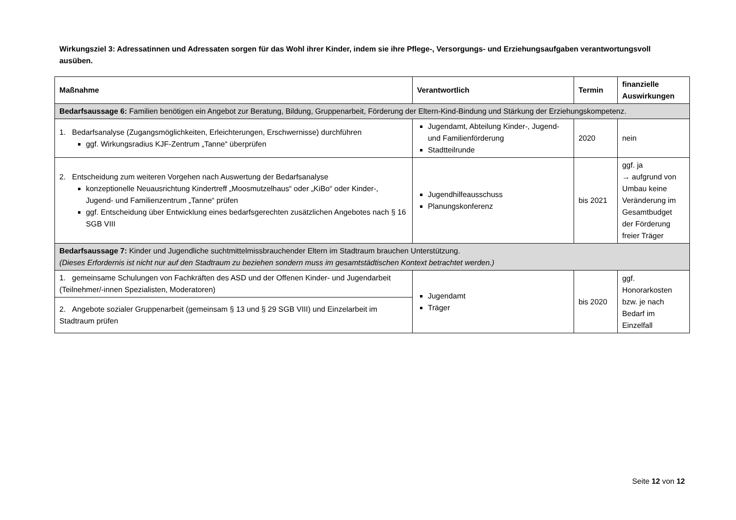Wirkungsziel 3: Adressatinnen und Adressaten sorgen für das Wohl ihrer Kinder, indem sie ihre Pflege-, Versorgungs- und Erziehungsaufgaben verantwortungsvoll ausüben.
| Maßnahme | Verantwortlich | Termin | finanzielle Auswirkungen |
| --- | --- | --- | --- |
| Bedarfsaussage 6: Familien benötigen ein Angebot zur Beratung, Bildung, Gruppenarbeit, Förderung der Eltern-Kind-Bindung und Stärkung der Erziehungskompetenz. | | | |
| 1. Bedarfsanalyse (Zugangsmöglichkeiten, Erleichterungen, Erschwernisse) durchführen ggf. Wirkungsradius KJF-Zentrum „Tanne“ überprüfen | Jugendamt, Abteilung Kinder-, Jugend- und Familienförderung Stadtteilrunde | 2020 | nein |
| 2. Entscheidung zum weiteren Vorgehen nach Auswertung der Bedarfsanalyse konzeptionelle Neuausrichtung Kindertreff „Moosmutzelhaus“ oder „KiBo“ oder Kinder-, Jugend- und Familienzentrum „Tanne“ prüfen ggf. Entscheidung über Entwicklung eines bedarfsgerechten zusätzlichen Angebotes nach § 16 SGB VIII | Jugendhilfeausschuss Planungskonferenz | bis 2021 | ggf. ja → aufgrund von Umbau keine Veränderung im Gesamtbudget der Förderung freier Träger |
| Bedarfsaussage 7: Kinder und Jugendliche suchtmittelmissbrauchender Eltern im Stadtraum brauchen Unterstützung. (Dieses Erfordernis ist nicht nur auf den Stadtraum zu beziehen sondern muss im gesamtstädtischen Kontext betrachtet werden.) | | | |
| 1. gemeinsame Schulungen von Fachkräften des ASD und der Offenen Kinder- und Jugendarbeit (Teilnehmer/-innen Spezialisten, Moderatoren) | Jugendamt Träger | bis 2020 | ggf. Honorarkosten bzw. je nach Bedarf im Einzelfall |
| 2. Angebote sozialer Gruppenarbeit (gemeinsam § 13 und § 29 SGB VIII) und Einzelarbeit im Stadtraum prüfen | | | |
Seite 12 von 12